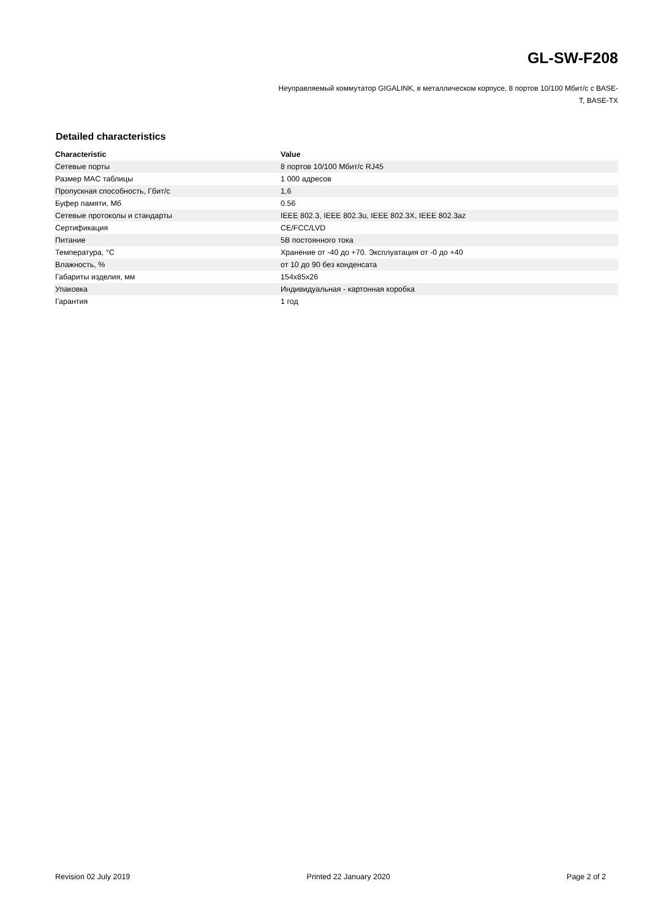GL-SW-F208
Неуправляемый коммутатор GIGALINK, в металлическом корпусе, 8 портов 10/100 Мбит/с с BASE-T, BASE-TX
Detailed characteristics
| Characteristic | Value |
| --- | --- |
| Сетевые порты | 8 портов 10/100 Мбит/с RJ45 |
| Размер MAC таблицы | 1 000 адресов |
| Пропускная способность, Гбит/с | 1,6 |
| Буфер памяти, Мб | 0.56 |
| Сетевые протоколы и стандарты | IEEE 802.3, IEEE 802.3u, IEEE 802.3X, IEEE 802.3az |
| Сертификация | CE/FCC/LVD |
| Питание | 5В постоянного тока |
| Температура, °C | Хранение от -40 до +70. Эксплуатация от -0 до +40 |
| Влажность, % | от 10 до 90 без конденсата |
| Габариты изделия, мм | 154x85x26 |
| Упаковка | Индивидуальная - картонная коробка |
| Гарантия | 1 год |
Revision 02 July 2019 Printed 22 January 2020 Page 2 of 2